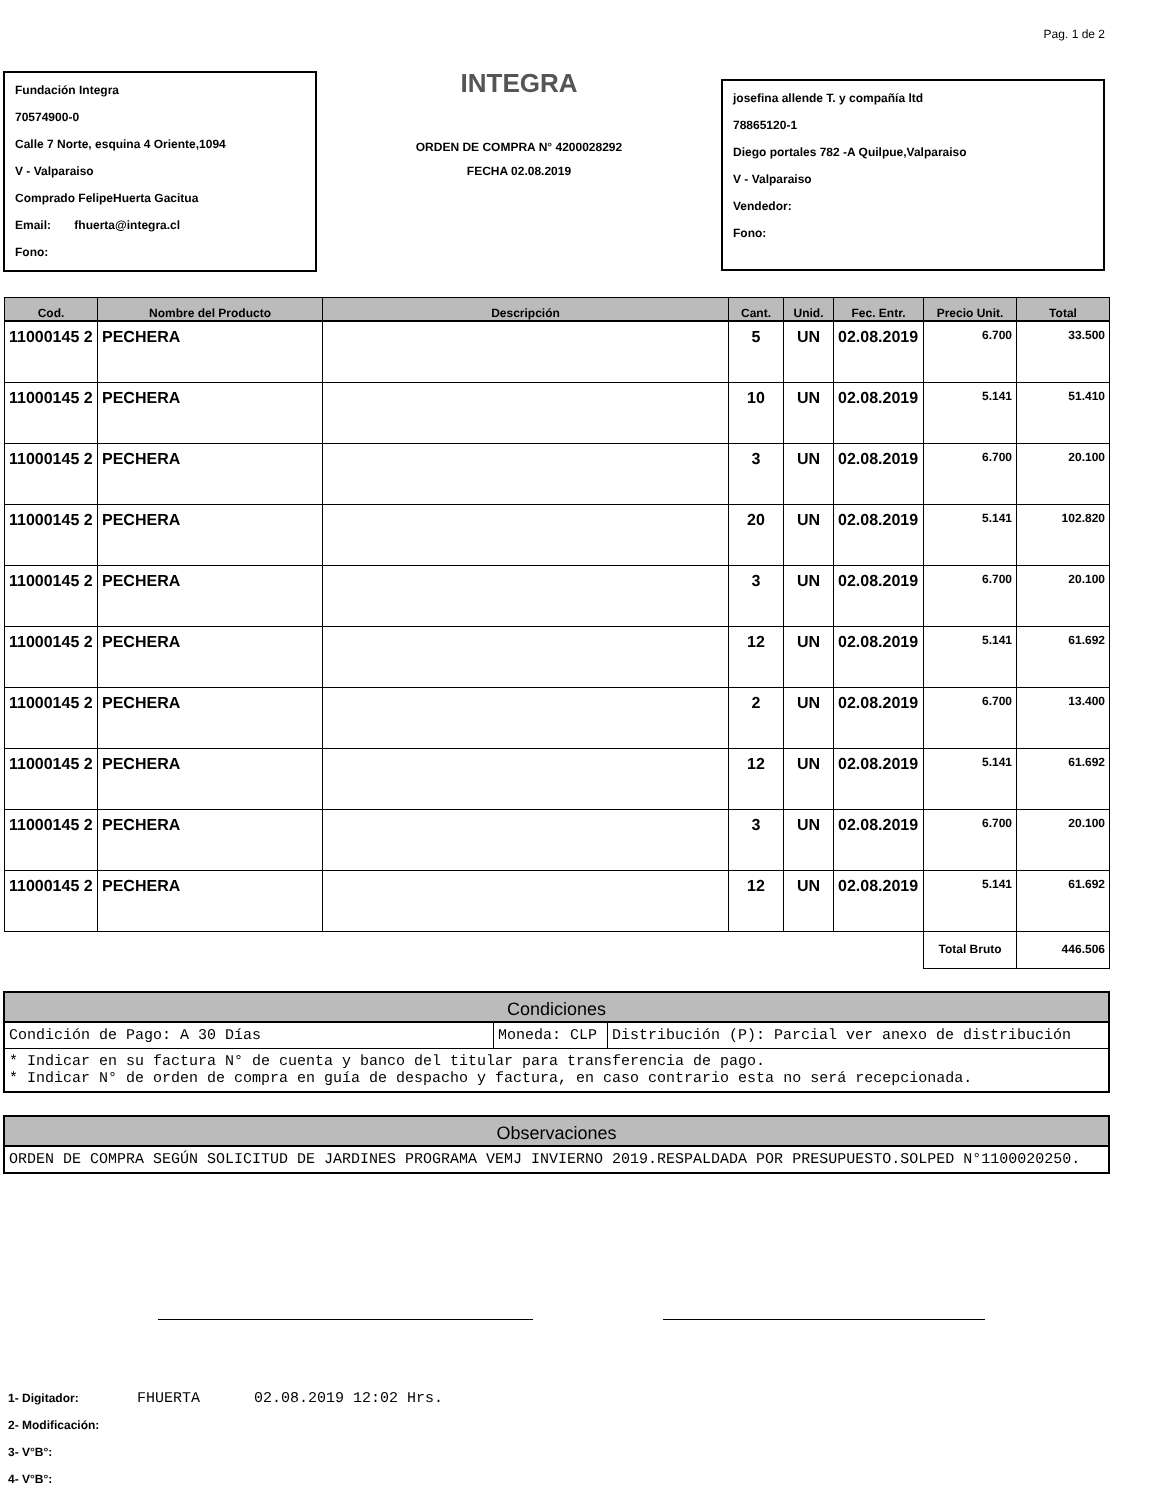Pag. 1 de 2
Fundación Integra
70574900-0
Calle 7 Norte, esquina 4 Oriente,1094
V - Valparaiso
Comprado FelipeHuerta Gacitua
Email: fhuerta@integra.cl
Fono:
INTEGRA
ORDEN DE COMPRA N° 4200028292
FECHA 02.08.2019
josefina allende T. y compañía ltd
78865120-1
Diego portales 782 -A Quilpue,Valparaiso
V - Valparaiso
Vendedor:
Fono:
| Cod. | Nombre del Producto | Descripción | Cant. | Unid. | Fec. Entr. | Precio Unit. | Total |
| --- | --- | --- | --- | --- | --- | --- | --- |
| 11000145 2 | PECHERA | | 5 | UN | 02.08.2019 | 6.700 | 33.500 |
| 11000145 2 | PECHERA | | 10 | UN | 02.08.2019 | 5.141 | 51.410 |
| 11000145 2 | PECHERA | | 3 | UN | 02.08.2019 | 6.700 | 20.100 |
| 11000145 2 | PECHERA | | 20 | UN | 02.08.2019 | 5.141 | 102.820 |
| 11000145 2 | PECHERA | | 3 | UN | 02.08.2019 | 6.700 | 20.100 |
| 11000145 2 | PECHERA | | 12 | UN | 02.08.2019 | 5.141 | 61.692 |
| 11000145 2 | PECHERA | | 2 | UN | 02.08.2019 | 6.700 | 13.400 |
| 11000145 2 | PECHERA | | 12 | UN | 02.08.2019 | 5.141 | 61.692 |
| 11000145 2 | PECHERA | | 3 | UN | 02.08.2019 | 6.700 | 20.100 |
| 11000145 2 | PECHERA | | 12 | UN | 02.08.2019 | 5.141 | 61.692 |
| | | | | | | Total Bruto | 446.506 |
| Condiciones | | |
| --- | --- | --- |
| Condición de Pago: A 30 Días | Moneda: CLP | Distribución (P): Parcial ver anexo de distribución |
| * Indicar en su factura N° de cuenta y banco del titular para transferencia de pago. * Indicar N° de orden de compra en guía de despacho y factura, en caso contrario esta no será recepcionada. | | |
| Observaciones |
| --- |
| ORDEN DE COMPRA SEGÚN SOLICITUD DE JARDINES PROGRAMA VEMJ INVIERNO 2019.RESPALDADA POR PRESUPUESTO.SOLPED N°1100020250. |
1- Digitador: FHUERTA 02.08.2019 12:02 Hrs.
2- Modificación:
3- V°B°:
4- V°B°: